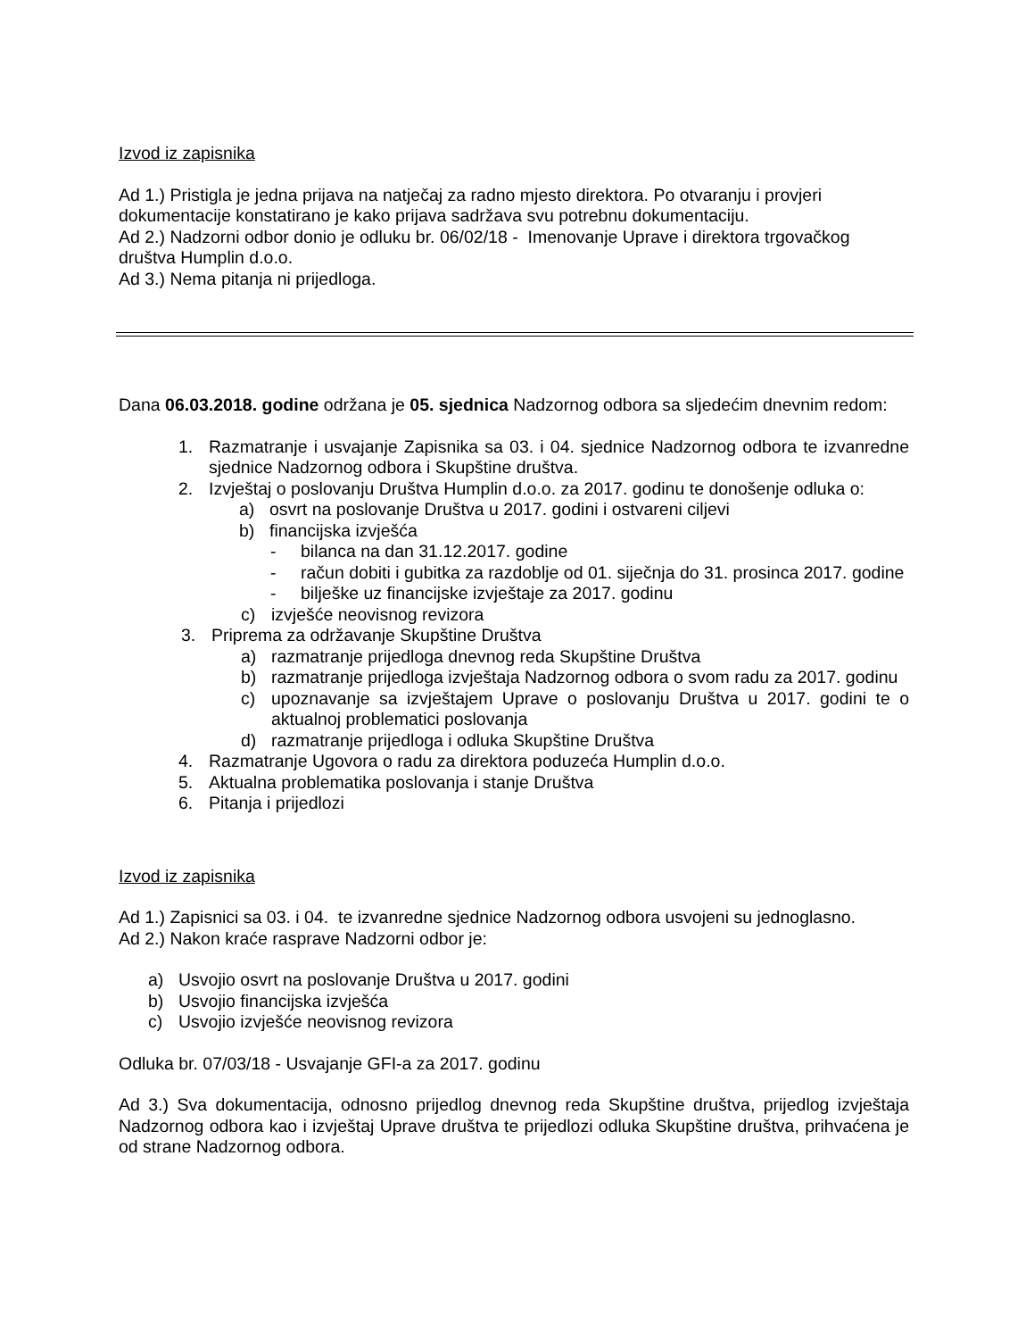Izvod iz zapisnika
Ad 1.) Pristigla je jedna prijava na natječaj za radno mjesto direktora. Po otvaranju i provjeri dokumentacije konstatirano je kako prijava sadržava svu potrebnu dokumentaciju.
Ad 2.) Nadzorni odbor donio je odluku br. 06/02/18 - Imenovanje Uprave i direktora trgovačkog društva Humplin d.o.o.
Ad 3.) Nema pitanja ni prijedloga.
Dana 06.03.2018. godine održana je 05. sjednica Nadzornog odbora sa sljedećim dnevnim redom:
1. Razmatranje i usvajanje Zapisnika sa 03. i 04. sjednice Nadzornog odbora te izvanredne sjednice Nadzornog odbora i Skupštine društva.
2. Izvještaj o poslovanju Društva Humplin d.o.o. za 2017. godinu te donošenje odluka o:
a) osvrt na poslovanje Društva u 2017. godini i ostvareni ciljevi
b) financijska izvješća
- bilanca na dan 31.12.2017. godine
- račun dobiti i gubitka za razdoblje od 01. siječnja do 31. prosinca 2017. godine
- bilješke uz financijske izvještaje za 2017. godinu
c) izvješće neovisnog revizora
3. Priprema za održavanje Skupštine Društva
a) razmatranje prijedloga dnevnog reda Skupštine Društva
b) razmatranje prijedloga izvještaja Nadzornog odbora o svom radu za 2017. godinu
c) upoznavanje sa izvještajem Uprave o poslovanju Društva u 2017. godini te o aktualnoj problematici poslovanja
d) razmatranje prijedloga i odluka Skupštine Društva
4. Razmatranje Ugovora o radu za direktora poduzeća Humplin d.o.o.
5. Aktualna problematika poslovanja i stanje Društva
6. Pitanja i prijedlozi
Izvod iz zapisnika
Ad 1.) Zapisnici sa 03. i 04. te izvanredne sjednice Nadzornog odbora usvojeni su jednoglasno.
Ad 2.) Nakon kraće rasprave Nadzorni odbor je:
a) Usvojio osvrt na poslovanje Društva u 2017. godini
b) Usvojio financijska izvješća
c) Usvojio izvješće neovisnog revizora
Odluka br. 07/03/18 - Usvajanje GFI-a za 2017. godinu
Ad 3.) Sva dokumentacija, odnosno prijedlog dnevnog reda Skupštine društva, prijedlog izvještaja Nadzornog odbora kao i izvještaj Uprave društva te prijedlozi odluka Skupštine društva, prihvaćena je od strane Nadzornog odbora.